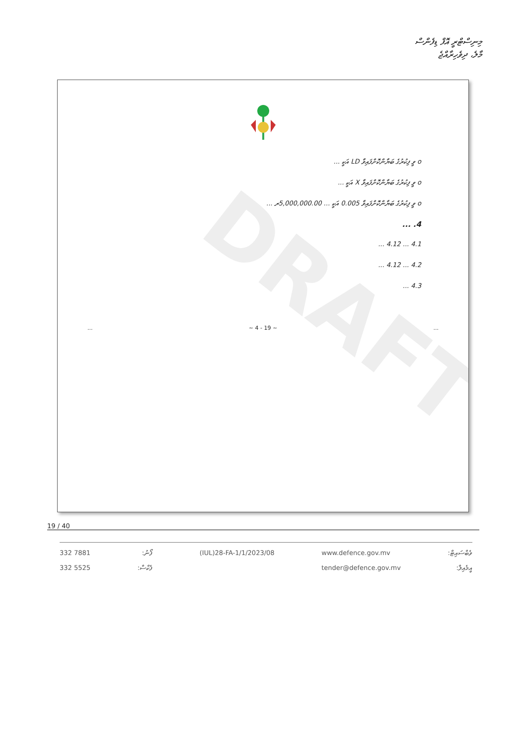މިނިސްޓްރީ އޮފް ޑިފެންސް
މާލެ، ދިވެހިރާއްޖެ
DRAFT
o ވީ ފިކުރުގެ ބަޔާންކޮށްފައިވާ LD އަކީ ...
o ވީ ފިކުރުގެ ބަޔާންކޮށްފައިވާ X އަކީ ...
o ވީ ފިކުރުގެ ބަޔާންކޮށްފައިވާ 0.005 އަކީ ... 5,000,000.00ރ ...
4. ...
4.1 ... 4.12 ...
4.2 ... 4.12 ...
4.3 ...
... ~ 4 - 19 ~...
19 / 40
332 7881
332 5525
ފޯނު:
ފެކްސް:
(IUL)28-FA-1/1/2023/08 www.defence.gov.mv
tender@defence.gov.mv
ވެބްސައިޓް:
އީމެއިލް: